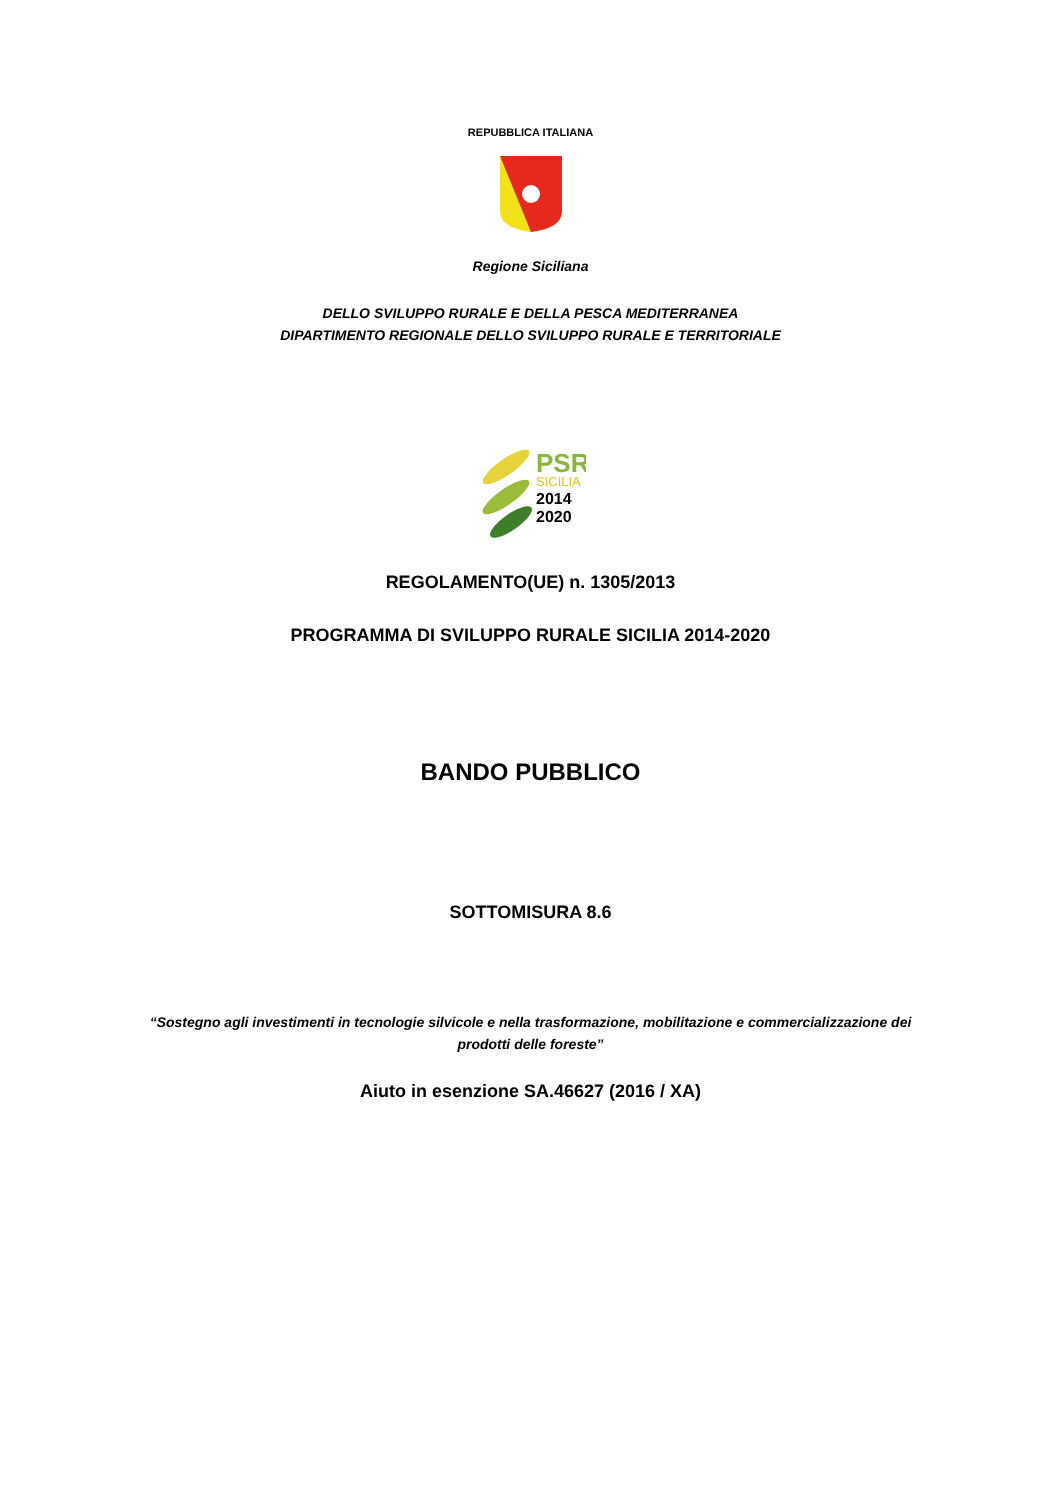REPUBBLICA ITALIANA
Regione Siciliana
DELLO SVILUPPO RURALE E DELLA PESCA MEDITERRANEA
DIPARTIMENTO REGIONALE DELLO SVILUPPO RURALE E TERRITORIALE
PSR
SICILIA
2014
2020
REGOLAMENTO(UE) n. 1305/2013
PROGRAMMA DI SVILUPPO RURALE SICILIA 2014-2020
BANDO PUBBLICO
SOTTOMISURA 8.6
“Sostegno agli investimenti in tecnologie silvicole e nella trasformazione, mobilitazione e commercializzazione dei
prodotti delle foreste”
Aiuto in esenzione SA.46627 (2016 / XA)